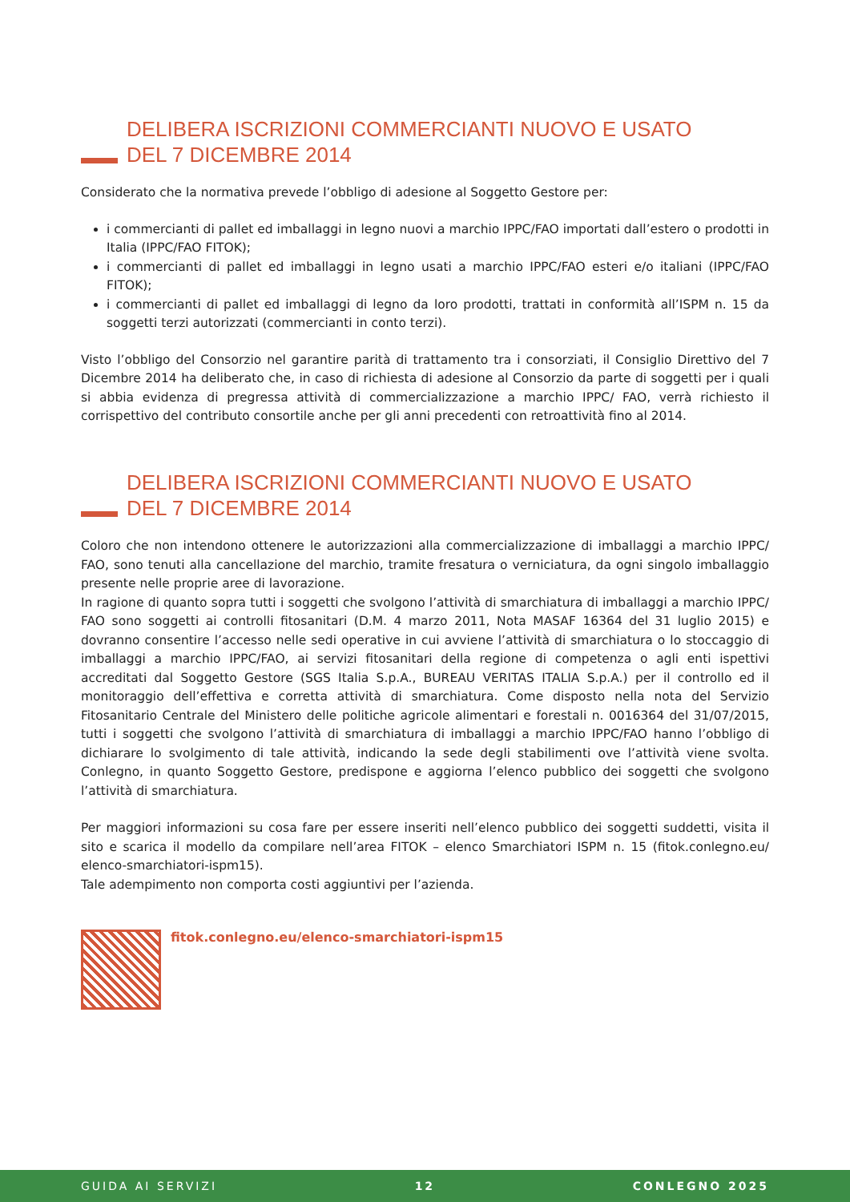DELIBERA ISCRIZIONI COMMERCIANTI NUOVO E USATO
DEL 7 DICEMBRE 2014
Considerato che la normativa prevede l’obbligo di adesione al Soggetto Gestore per:
i commercianti di pallet ed imballaggi in legno nuovi a marchio IPPC/FAO importati dall’estero o prodotti in Italia (IPPC/FAO FITOK);
i commercianti di pallet ed imballaggi in legno usati a marchio IPPC/FAO esteri e/o italiani (IPPC/FAO FITOK);
i commercianti di pallet ed imballaggi di legno da loro prodotti, trattati in conformità all’ISPM n. 15 da soggetti terzi autorizzati (commercianti in conto terzi).
Visto l’obbligo del Consorzio nel garantire parità di trattamento tra i consorziati, il Consiglio Direttivo del 7 Dicembre 2014 ha deliberato che, in caso di richiesta di adesione al Consorzio da parte di soggetti per i quali si abbia evidenza di pregressa attività di commercializzazione a marchio IPPC/ FAO, verrà richiesto il corrispettivo del contributo consortile anche per gli anni precedenti con retroattività fino al 2014.
DELIBERA ISCRIZIONI COMMERCIANTI NUOVO E USATO
DEL 7 DICEMBRE 2014
Coloro che non intendono ottenere le autorizzazioni alla commercializzazione di imballaggi a marchio IPPC/ FAO, sono tenuti alla cancellazione del marchio, tramite fresatura o verniciatura, da ogni singolo imballaggio presente nelle proprie aree di lavorazione.
In ragione di quanto sopra tutti i soggetti che svolgono l’attività di smarchiatura di imballaggi a marchio IPPC/ FAO sono soggetti ai controlli fitosanitari (D.M. 4 marzo 2011, Nota MASAF 16364 del 31 luglio 2015) e dovranno consentire l’accesso nelle sedi operative in cui avviene l’attività di smarchiatura o lo stoccaggio di imballaggi a marchio IPPC/FAO, ai servizi fitosanitari della regione di competenza o agli enti ispettivi accreditati dal Soggetto Gestore (SGS Italia S.p.A., BUREAU VERITAS ITALIA S.p.A.) per il controllo ed il monitoraggio dell’effettiva e corretta attività di smarchiatura. Come disposto nella nota del Servizio Fitosanitario Centrale del Ministero delle politiche agricole alimentari e forestali n. 0016364 del 31/07/2015, tutti i soggetti che svolgono l’attività di smarchiatura di imballaggi a marchio IPPC/FAO hanno l’obbligo di dichiarare lo svolgimento di tale attività, indicando la sede degli stabilimenti ove l’attività viene svolta. Conlegno, in quanto Soggetto Gestore, predispone e aggiorna l’elenco pubblico dei soggetti che svolgono l’attività di smarchiatura.
Per maggiori informazioni su cosa fare per essere inseriti nell’elenco pubblico dei soggetti suddetti, visita il sito e scarica il modello da compilare nell’area FITOK – elenco Smarchiatori ISPM n. 15 (fitok.conlegno.eu/ elenco-smarchiatori-ispm15).
Tale adempimento non comporta costi aggiuntivi per l’azienda.
fitok.conlegno.eu/elenco-smarchiatori-ispm15
GUIDA AI SERVIZI 12 CONLEGNO 2025